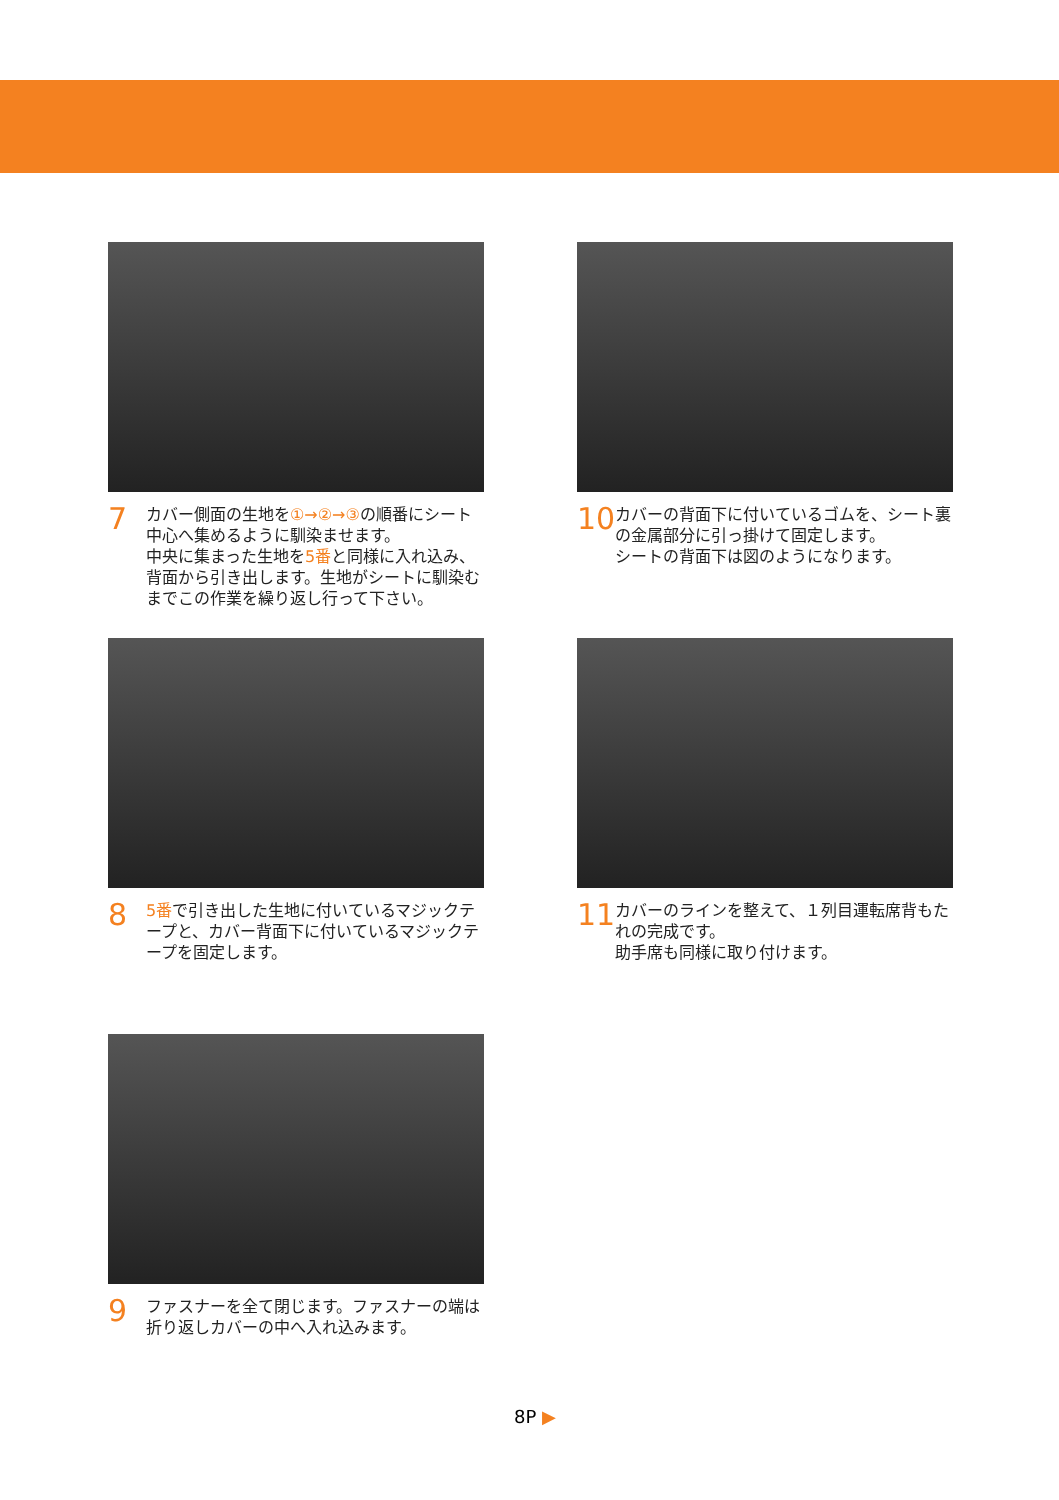7
カバー側面の生地を①→②→③の順番にシート中心へ集めるように馴染ませます。
中央に集まった生地を5番と同様に入れ込み、背面から引き出します。生地がシートに馴染むまでこの作業を繰り返し行って下さい。
10
カバーの背面下に付いているゴムを、シート裏の金属部分に引っ掛けて固定します。
シートの背面下は図のようになります。
8
5番で引き出した生地に付いているマジックテープと、カバー背面下に付いているマジックテープを固定します。
11
カバーのラインを整えて、１列目運転席背もたれの完成です。
助手席も同様に取り付けます。
9
ファスナーを全て閉じます。ファスナーの端は折り返しカバーの中へ入れ込みます。
8P ▶